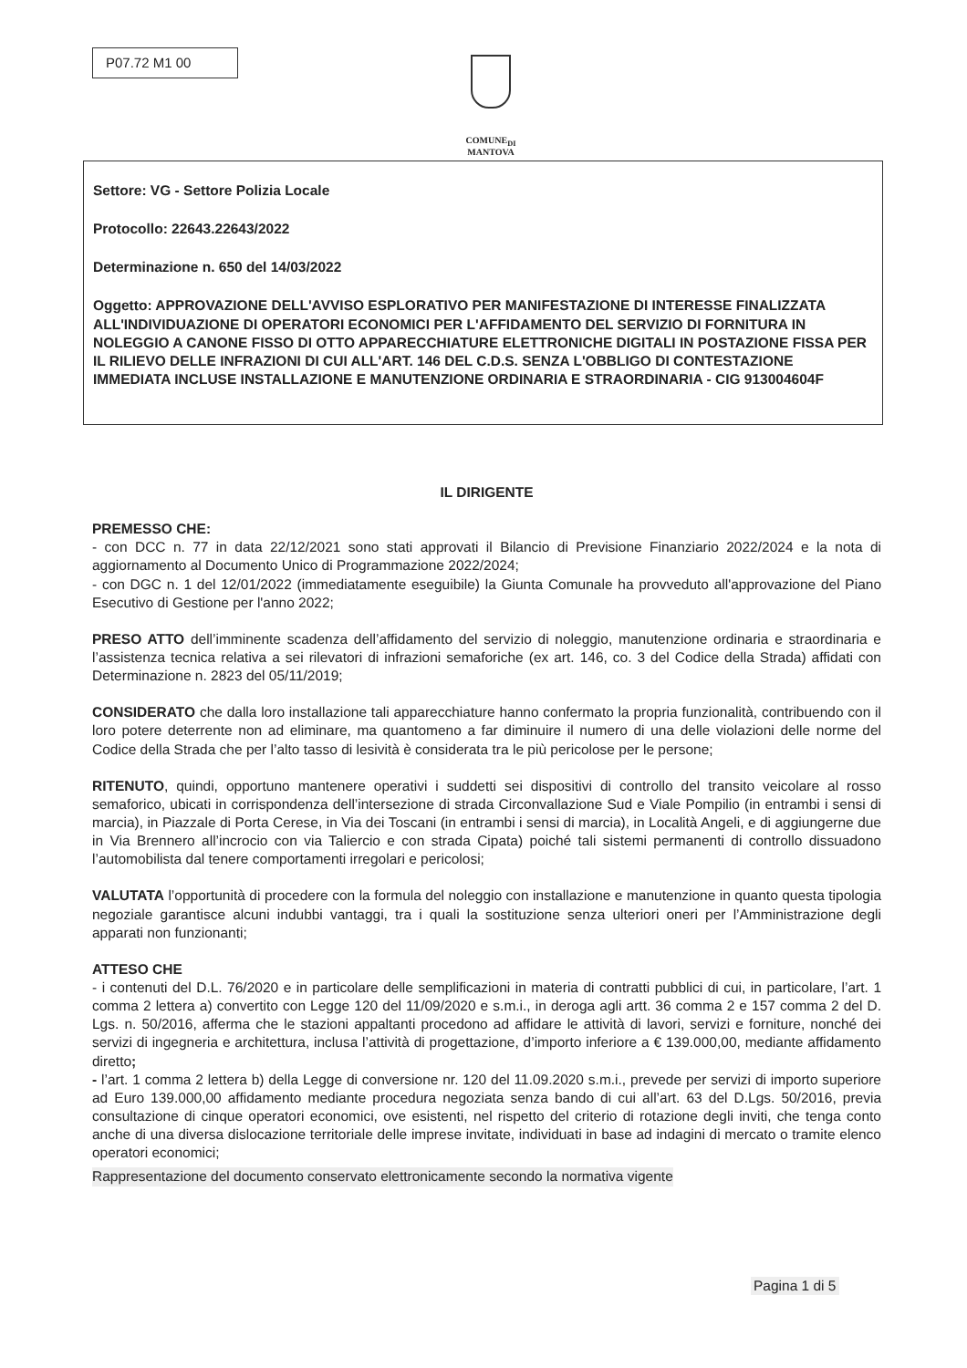P07.72 M1 00
COMUNE<sub>DI</sub>
MANTOVA
Settore: VG - Settore Polizia Locale
Protocollo: 22643.22643/2022
Determinazione n. 650 del 14/03/2022
Oggetto: APPROVAZIONE DELL'AVVISO ESPLORATIVO PER MANIFESTAZIONE DI INTERESSE FINALIZZATA ALL'INDIVIDUAZIONE DI OPERATORI ECONOMICI PER L'AFFIDAMENTO DEL SERVIZIO DI FORNITURA IN NOLEGGIO A CANONE FISSO DI OTTO APPARECCHIATURE ELETTRONICHE DIGITALI IN POSTAZIONE FISSA PER IL RILIEVO DELLE INFRAZIONI DI CUI ALL'ART. 146 DEL C.D.S. SENZA L'OBBLIGO DI CONTESTAZIONE IMMEDIATA INCLUSE INSTALLAZIONE E MANUTENZIONE ORDINARIA E STRAORDINARIA - CIG 913004604F
IL DIRIGENTE
PREMESSO CHE:
- con DCC n. 77 in data 22/12/2021 sono stati approvati il Bilancio di Previsione Finanziario 2022/2024 e la nota di aggiornamento al Documento Unico di Programmazione 2022/2024;
- con DGC n. 1 del 12/01/2022 (immediatamente eseguibile) la Giunta Comunale ha provveduto all'approvazione del Piano Esecutivo di Gestione per l'anno 2022;
PRESO ATTO dell’imminente scadenza dell’affidamento del servizio di noleggio, manutenzione ordinaria e straordinaria e l’assistenza tecnica relativa a sei rilevatori di infrazioni semaforiche (ex art. 146, co. 3 del Codice della Strada) affidati con Determinazione n. 2823 del 05/11/2019;
CONSIDERATO che dalla loro installazione tali apparecchiature hanno confermato la propria funzionalità, contribuendo con il loro potere deterrente non ad eliminare, ma quantomeno a far diminuire il numero di una delle violazioni delle norme del Codice della Strada che per l’alto tasso di lesività è considerata tra le più pericolose per le persone;
RITENUTO, quindi, opportuno mantenere operativi i suddetti sei dispositivi di controllo del transito veicolare al rosso semaforico, ubicati in corrispondenza dell’intersezione di strada Circonvallazione Sud e Viale Pompilio (in entrambi i sensi di marcia), in Piazzale di Porta Cerese, in Via dei Toscani (in entrambi i sensi di marcia), in Località Angeli, e di aggiungerne due in Via Brennero all’incrocio con via Taliercio e con strada Cipata) poiché tali sistemi permanenti di controllo dissuadono l’automobilista dal tenere comportamenti irregolari e pericolosi;
VALUTATA l’opportunità di procedere con la formula del noleggio con installazione e manutenzione in quanto questa tipologia negoziale garantisce alcuni indubbi vantaggi, tra i quali la sostituzione senza ulteriori oneri per l’Amministrazione degli apparati non funzionanti;
ATTESO CHE
- i contenuti del D.L. 76/2020 e in particolare delle semplificazioni in materia di contratti pubblici di cui, in particolare, l’art. 1 comma 2 lettera a) convertito con Legge 120 del 11/09/2020 e s.m.i., in deroga agli artt. 36 comma 2 e 157 comma 2 del D. Lgs. n. 50/2016, afferma che le stazioni appaltanti procedono ad affidare le attività di lavori, servizi e forniture, nonché dei servizi di ingegneria e architettura, inclusa l’attività di progettazione, d’importo inferiore a € 139.000,00, mediante affidamento diretto;
- l’art. 1 comma 2 lettera b) della Legge di conversione nr. 120 del 11.09.2020 s.m.i., prevede per servizi di importo superiore ad Euro 139.000,00 affidamento mediante procedura negoziata senza bando di cui all’art. 63 del D.Lgs. 50/2016, previa consultazione di cinque operatori economici, ove esistenti, nel rispetto del criterio di rotazione degli inviti, che tenga conto anche di una diversa dislocazione territoriale delle imprese invitate, individuati in base ad indagini di mercato o tramite elenco operatori economici;
Rappresentazione del documento conservato elettronicamente secondo la normativa vigente
Pagina 1 di 5